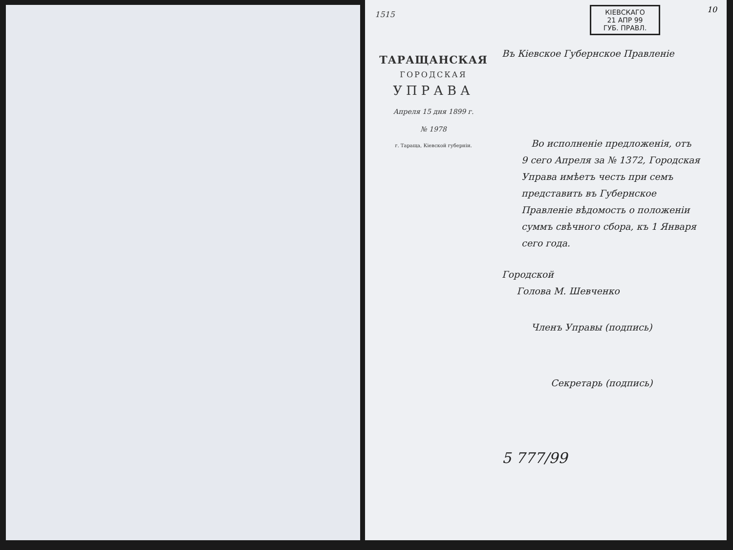1515
ТАРАЩАНСКАЯ
ГОРОДСКАЯ
УПРАВА
Апреля 15 дня 1899 г.
№ 1978
г. Тараща, Кiевской губернiи.
КIЕВСКАГО
21 АПР 99
ГУБ. ПРАВЛ.
Въ Кiевское Губернское Правленiе
Во исполненiе предложенiя, отъ
9 сего Апреля за № 1372, Городская Управа имѣетъ честь при семъ представить въ Губернское Правленiе вѣдомость о положенiи суммъ свѣчного сбора, къ 1 Января сего года.
Городской
Голова М. Шевченко
Членъ Управы (подпись)
Секретарь (подпись)
5 777/99
10